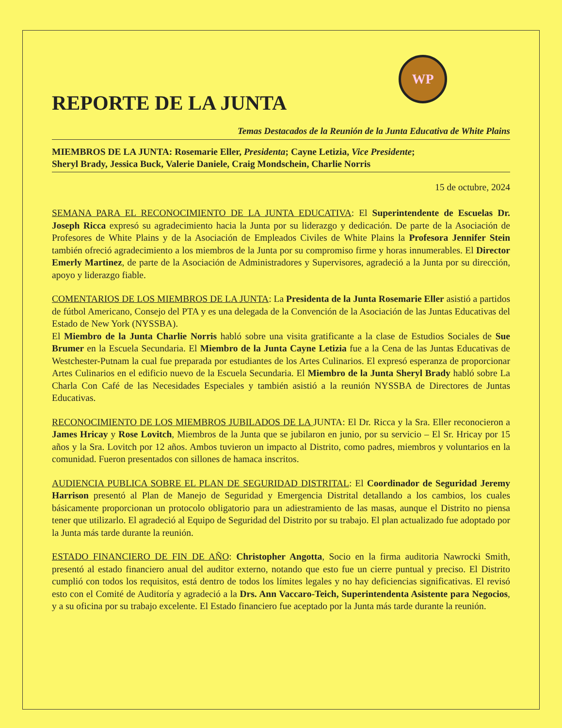REPORTE DE LA JUNTA
WP
Temas Destacados de la Reunión de la Junta Educativa de White Plains
MIEMBROS DE LA JUNTA: Rosemarie Eller, Presidenta; Cayne Letizia, Vice Presidente;
Sheryl Brady, Jessica Buck, Valerie Daniele, Craig Mondschein, Charlie Norris
15 de octubre, 2024
SEMANA PARA EL RECONOCIMIENTO DE LA JUNTA EDUCATIVA: El Superintendente de Escuelas Dr. Joseph Ricca expresó su agradecimiento hacia la Junta por su liderazgo y dedicación. De parte de la Asociación de Profesores de White Plains y de la Asociación de Empleados Civiles de White Plains la Profesora Jennifer Stein también ofreció agradecimiento a los miembros de la Junta por su compromiso firme y horas innumerables. El Director Emerly Martinez, de parte de la Asociación de Administradores y Supervisores, agradeció a la Junta por su dirección, apoyo y liderazgo fiable.
COMENTARIOS DE LOS MIEMBROS DE LA JUNTA: La Presidenta de la Junta Rosemarie Eller asistió a partidos de fútbol Americano, Consejo del PTA y es una delegada de la Convención de la Asociación de las Juntas Educativas del Estado de New York (NYSSBA).
El Miembro de la Junta Charlie Norris habló sobre una visita gratificante a la clase de Estudios Sociales de Sue Brumer en la Escuela Secundaria. El Miembro de la Junta Cayne Letizia fue a la Cena de las Juntas Educativas de Westchester-Putnam la cual fue preparada por estudiantes de los Artes Culinarios. El expresó esperanza de proporcionar Artes Culinarios en el edificio nuevo de la Escuela Secundaria. El Miembro de la Junta Sheryl Brady habló sobre La Charla Con Café de las Necesidades Especiales y también asistió a la reunión NYSSBA de Directores de Juntas Educativas.
RECONOCIMIENTO DE LOS MIEMBROS JUBILADOS DE LA JUNTA: El Dr. Ricca y la Sra. Eller reconocieron a James Hricay y Rose Lovitch, Miembros de la Junta que se jubilaron en junio, por su servicio – El Sr. Hricay por 15 años y la Sra. Lovitch por 12 años. Ambos tuvieron un impacto al Distrito, como padres, miembros y voluntarios en la comunidad. Fueron presentados con sillones de hamaca inscritos.
AUDIENCIA PUBLICA SOBRE EL PLAN DE SEGURIDAD DISTRITAL: El Coordinador de Seguridad Jeremy Harrison presentó al Plan de Manejo de Seguridad y Emergencia Distrital detallando a los cambios, los cuales básicamente proporcionan un protocolo obligatorio para un adiestramiento de las masas, aunque el Distrito no piensa tener que utilizarlo. El agradeció al Equipo de Seguridad del Distrito por su trabajo. El plan actualizado fue adoptado por la Junta más tarde durante la reunión.
ESTADO FINANCIERO DE FIN DE AÑO: Christopher Angotta, Socio en la firma auditoria Nawrocki Smith, presentó al estado financiero anual del auditor externo, notando que esto fue un cierre puntual y preciso. El Distrito cumplió con todos los requisitos, está dentro de todos los límites legales y no hay deficiencias significativas. El revisó esto con el Comité de Auditoría y agradeció a la Drs. Ann Vaccaro-Teich, Superintendenta Asistente para Negocios, y a su oficina por su trabajo excelente. El Estado financiero fue aceptado por la Junta más tarde durante la reunión.